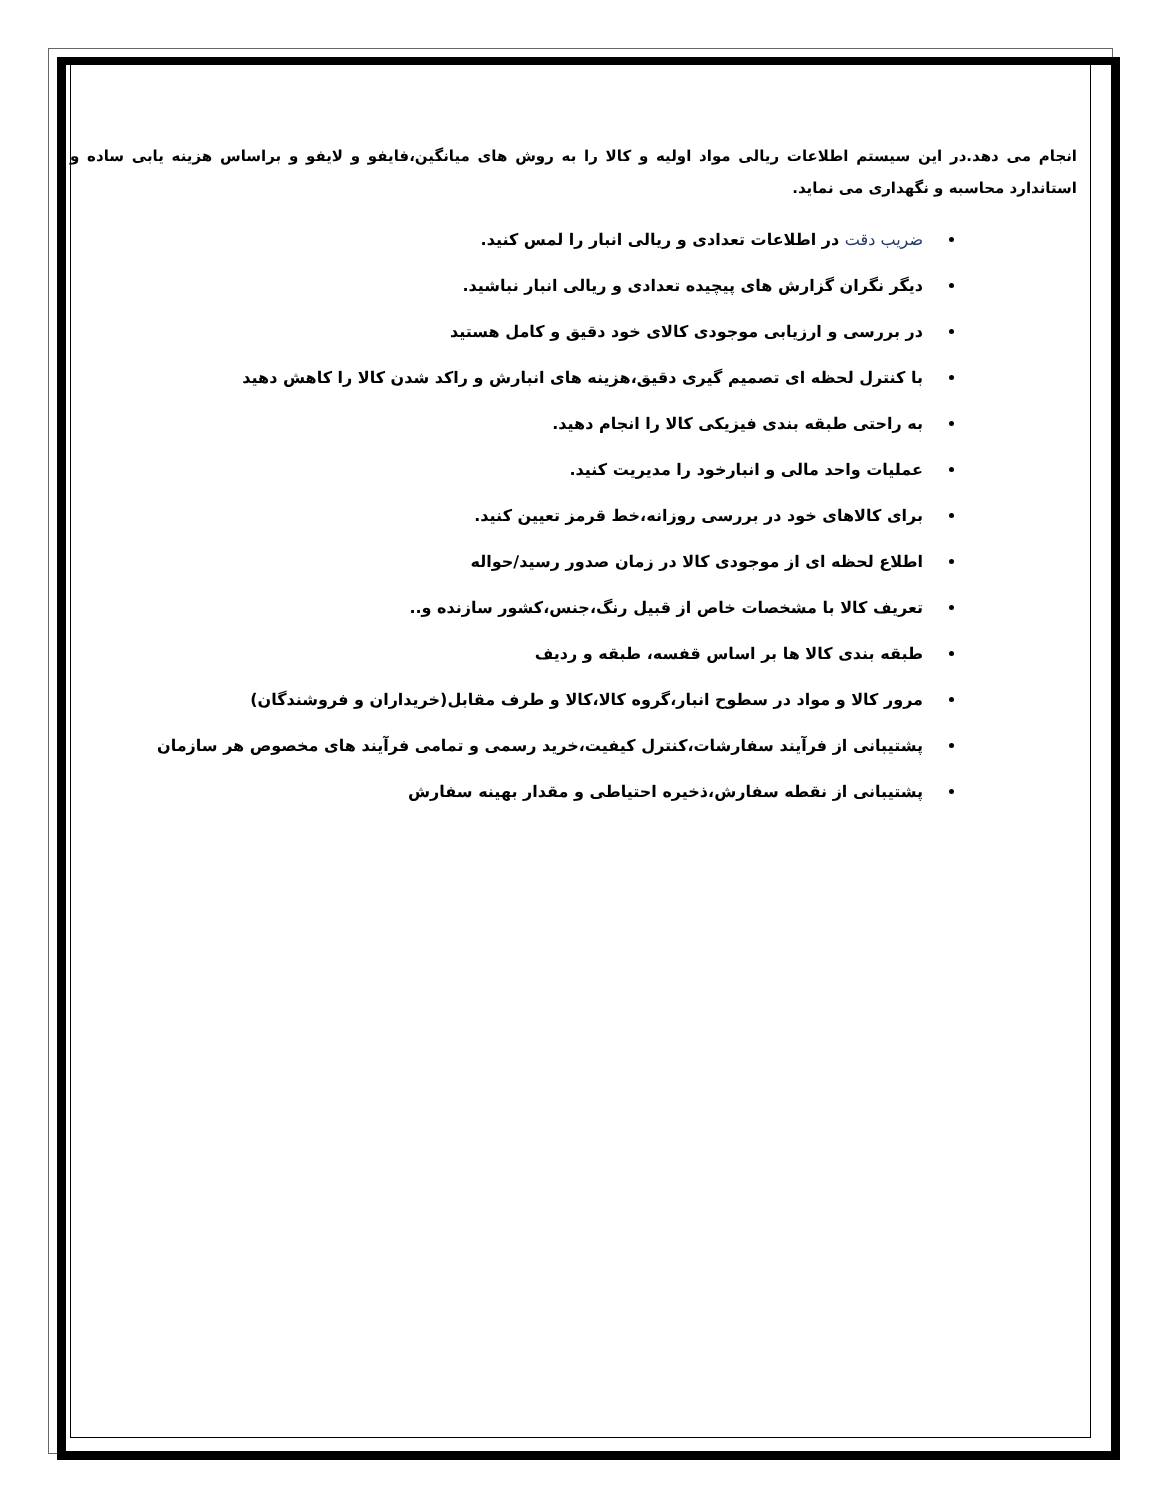انجام می دهد.در این سیستم اطلاعات ریالی مواد اولیه و کالا را به روش های میانگین،فایفو و لایفو و براساس هزینه یابی ساده و استاندارد محاسبه و نگهداری می نماید.
ضریب دقت در اطلاعات تعدادی و ریالی انبار را لمس کنید.
دیگر نگران گزارش های پیچیده تعدادی و ریالی انبار نباشید.
در بررسی و ارزیابی موجودی کالای خود دقیق و کامل هستید
با کنترل لحظه ای تصمیم گیری دقیق،هزینه های انبارش و راکد شدن کالا را کاهش دهید
به راحتی طبقه بندی فیزیکی کالا را انجام دهید.
عملیات واحد مالی و انبارخود را مدیریت کنید.
برای کالاهای خود در بررسی روزانه،خط قرمز تعیین کنید.
اطلاع لحظه ای از موجودی کالا در زمان صدور رسید/حواله
تعریف کالا با مشخصات خاص از قبیل رنگ،جنس،کشور سازنده و..
طبقه بندی کالا ها بر اساس قفسه، طبقه و ردیف
مرور کالا و مواد در سطوح انبار،گروه کالا،کالا و طرف مقابل(خریداران و فروشندگان)
پشتیبانی از فرآیند سفارشات،کنترل کیفیت،خرید رسمی و تمامی فرآیند های مخصوص هر سازمان
پشتیبانی از نقطه سفارش،ذخیره احتیاطی و مقدار بهینه سفارش